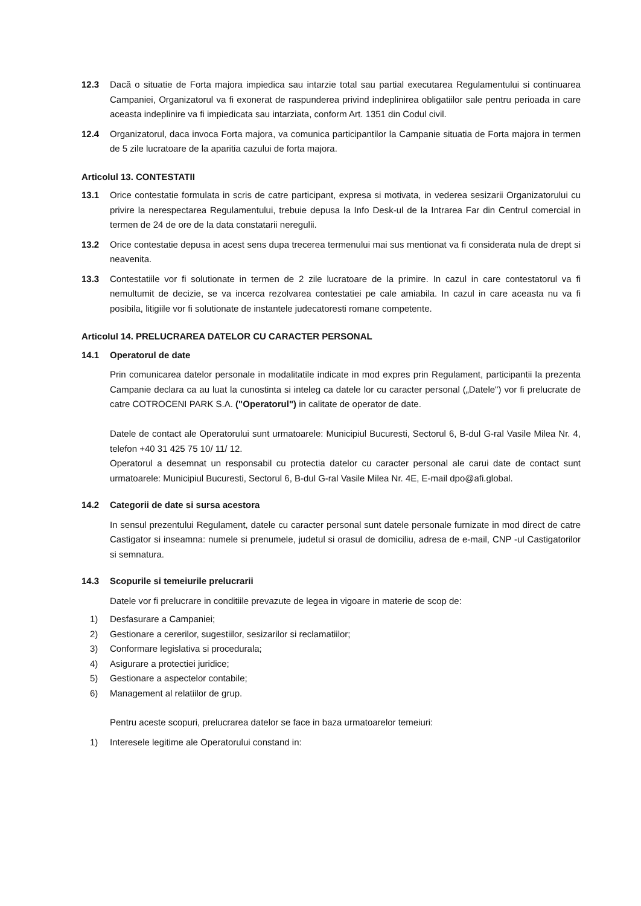12.3 Dacă o situatie de Forta majora impiedica sau intarzie total sau partial executarea Regulamentului si continuarea Campaniei, Organizatorul va fi exonerat de raspunderea privind indeplinirea obligatiilor sale pentru perioada in care aceasta indeplinire va fi impiedicata sau intarziata, conform Art. 1351 din Codul civil.
12.4 Organizatorul, daca invoca Forta majora, va comunica participantilor la Campanie situatia de Forta majora in termen de 5 zile lucratoare de la aparitia cazului de forta majora.
Articolul 13. CONTESTATII
13.1 Orice contestatie formulata in scris de catre participant, expresa si motivata, in vederea sesizarii Organizatorului cu privire la nerespectarea Regulamentului, trebuie depusa la Info Desk-ul de la Intrarea Far din Centrul comercial in termen de 24 de ore de la data constatarii neregulii.
13.2 Orice contestatie depusa in acest sens dupa trecerea termenului mai sus mentionat va fi considerata nula de drept si neavenita.
13.3 Contestatiile vor fi solutionate in termen de 2 zile lucratoare de la primire. In cazul in care contestatorul va fi nemultumit de decizie, se va incerca rezolvarea contestatiei pe cale amiabila. In cazul in care aceasta nu va fi posibila, litigiile vor fi solutionate de instantele judecatoresti romane competente.
Articolul 14. PRELUCRAREA DATELOR CU CARACTER PERSONAL
14.1 Operatorul de date
Prin comunicarea datelor personale in modalitatile indicate in mod expres prin Regulament, participantii la prezenta Campanie declara ca au luat la cunostinta si inteleg ca datele lor cu caracter personal („Datele") vor fi prelucrate de catre COTROCENI PARK S.A. ("Operatorul") in calitate de operator de date.
Datele de contact ale Operatorului sunt urmatoarele: Municipiul Bucuresti, Sectorul 6, B-dul G-ral Vasile Milea Nr. 4, telefon +40 31 425 75 10/ 11/ 12.
Operatorul a desemnat un responsabil cu protectia datelor cu caracter personal ale carui date de contact sunt urmatoarele: Municipiul Bucuresti, Sectorul 6, B-dul G-ral Vasile Milea Nr. 4E, E-mail dpo@afi.global.
14.2 Categorii de date si sursa acestora
In sensul prezentului Regulament, datele cu caracter personal sunt datele personale furnizate in mod direct de catre Castigator si inseamna: numele si prenumele, judetul si orasul de domiciliu, adresa de e-mail, CNP -ul Castigatorilor si semnatura.
14.3 Scopurile si temeiurile prelucrarii
Datele vor fi prelucrare in conditiile prevazute de legea in vigoare in materie de scop de:
1) Desfasurare a Campaniei;
2) Gestionare a cererilor, sugestiilor, sesizarilor si reclamatiilor;
3) Conformare legislativa si procedurala;
4) Asigurare a protectiei juridice;
5) Gestionare a aspectelor contabile;
6) Management al relatiilor de grup.
Pentru aceste scopuri, prelucrarea datelor se face in baza urmatoarelor temeiuri:
1) Interesele legitime ale Operatorului constand in: